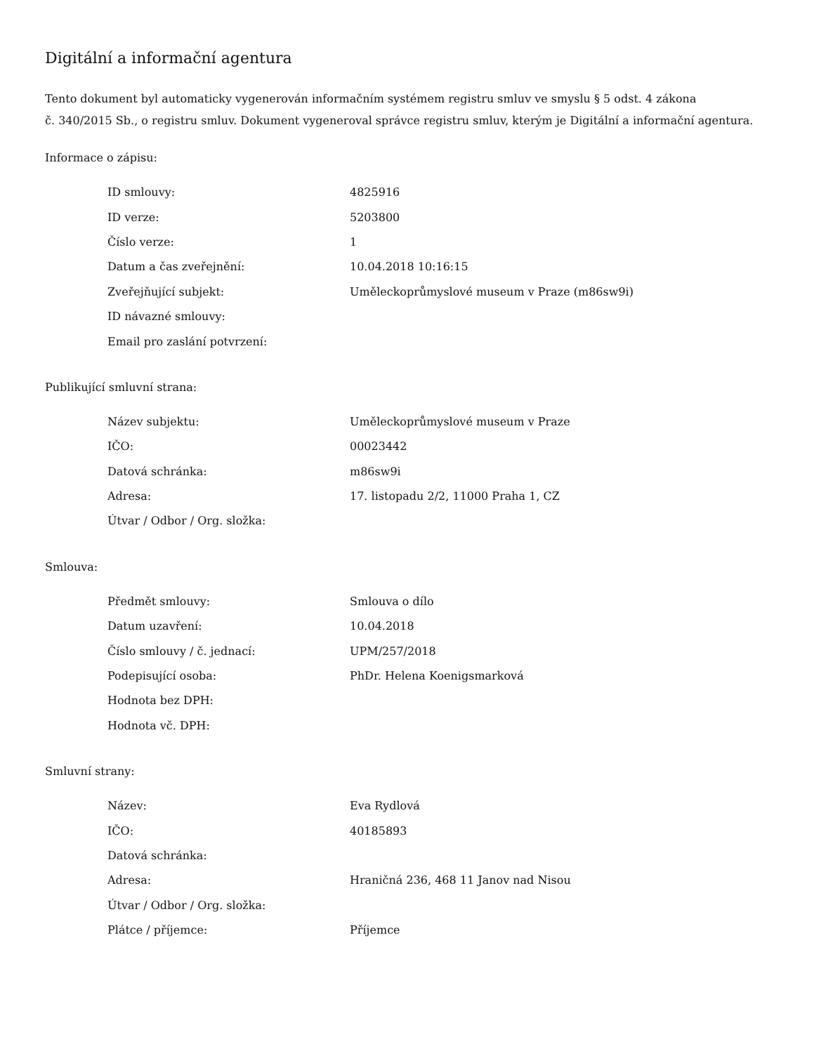Digitální a informační agentura
Tento dokument byl automaticky vygenerován informačním systémem registru smluv ve smyslu § 5 odst. 4 zákona
č. 340/2015 Sb., o registru smluv. Dokument vygeneroval správce registru smluv, kterým je Digitální a informační agentura.
Informace o zápisu:
| ID smlouvy: | 4825916 |
| ID verze: | 5203800 |
| Číslo verze: | 1 |
| Datum a čas zveřejnění: | 10.04.2018 10:16:15 |
| Zveřejňující subjekt: | Uměleckoprůmyslové museum v Praze (m86sw9i) |
| ID návazné smlouvy: | |
| Email pro zaslání potvrzení: | |
Publikující smluvní strana:
| Název subjektu: | Uměleckoprůmyslové museum v Praze |
| IČO: | 00023442 |
| Datová schránka: | m86sw9i |
| Adresa: | 17. listopadu 2/2, 11000 Praha 1, CZ |
| Útvar / Odbor / Org. složka: | |
Smlouva:
| Předmět smlouvy: | Smlouva o dílo |
| Datum uzavření: | 10.04.2018 |
| Číslo smlouvy / č. jednací: | UPM/257/2018 |
| Podepisující osoba: | PhDr. Helena Koenigsmarková |
| Hodnota bez DPH: | |
| Hodnota vč. DPH: | |
Smluvní strany:
| Název: | Eva Rydlová |
| IČO: | 40185893 |
| Datová schránka: | |
| Adresa: | Hraničná 236, 468 11 Janov nad Nisou |
| Útvar / Odbor / Org. složka: | |
| Plátce / příjemce: | Příjemce |